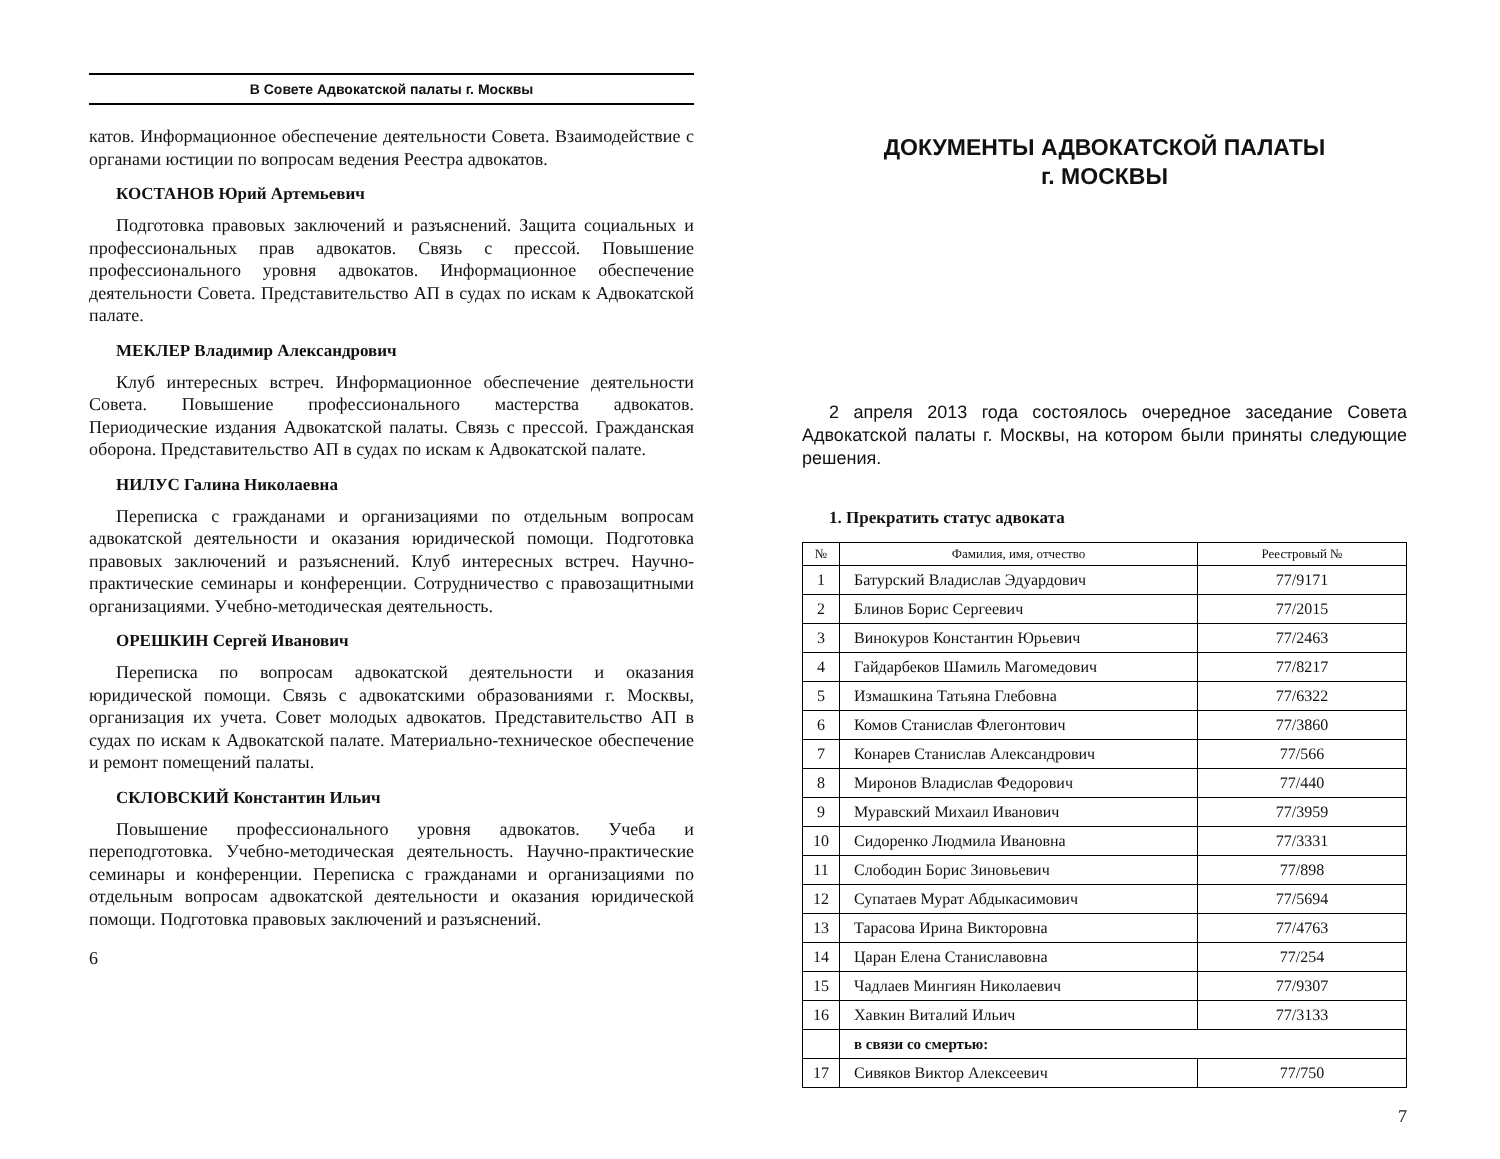В Совете Адвокатской палаты г. Москвы
катов. Информационное обеспечение деятельности Совета. Взаимодействие с органами юстиции по вопросам ведения Реестра адвокатов.
КОСТАНОВ Юрий Артемьевич
Подготовка правовых заключений и разъяснений. Защита социальных и профессиональных прав адвокатов. Связь с прессой. Повышение профессионального уровня адвокатов. Информационное обеспечение деятельности Совета. Представительство АП в судах по искам к Адвокатской палате.
МЕКЛЕР Владимир Александрович
Клуб интересных встреч. Информационное обеспечение деятельности Совета. Повышение профессионального мастерства адвокатов. Периодические издания Адвокатской палаты. Связь с прессой. Гражданская оборона. Представительство АП в судах по искам к Адвокатской палате.
НИЛУС Галина Николаевна
Переписка с гражданами и организациями по отдельным вопросам адвокатской деятельности и оказания юридической помощи. Подготовка правовых заключений и разъяснений. Клуб интересных встреч. Научно-практические семинары и конференции. Сотрудничество с правозащитными организациями. Учебно-методическая деятельность.
ОРЕШКИН Сергей Иванович
Переписка по вопросам адвокатской деятельности и оказания юридической помощи. Связь с адвокатскими образованиями г. Москвы, организация их учета. Совет молодых адвокатов. Представительство АП в судах по искам к Адвокатской палате. Материально-техническое обеспечение и ремонт помещений палаты.
СКЛОВСКИЙ Константин Ильич
Повышение профессионального уровня адвокатов. Учеба и переподготовка. Учебно-методическая деятельность. Научно-практические семинары и конференции. Переписка с гражданами и организациями по отдельным вопросам адвокатской деятельности и оказания юридической помощи. Подготовка правовых заключений и разъяснений.
6
ДОКУМЕНТЫ АДВОКАТСКОЙ ПАЛАТЫ
г. МОСКВЫ
2 апреля 2013 года состоялось очередное заседание Совета Адвокатской палаты г. Москвы, на котором были приняты следующие решения.
1. Прекратить статус адвоката
| № | Фамилия, имя, отчество | Реестровый № |
| --- | --- | --- |
| 1 | Батурский Владислав Эдуардович | 77/9171 |
| 2 | Блинов Борис Сергеевич | 77/2015 |
| 3 | Винокуров Константин Юрьевич | 77/2463 |
| 4 | Гайдарбеков Шамиль Магомедович | 77/8217 |
| 5 | Измашкина Татьяна Глебовна | 77/6322 |
| 6 | Комов Станислав Флегонтович | 77/3860 |
| 7 | Конарев Станислав Александрович | 77/566 |
| 8 | Миронов Владислав Федорович | 77/440 |
| 9 | Муравский Михаил Иванович | 77/3959 |
| 10 | Сидоренко Людмила Ивановна | 77/3331 |
| 11 | Слободин Борис Зиновьевич | 77/898 |
| 12 | Супатаев Мурат Абдыкасимович | 77/5694 |
| 13 | Тарасова Ирина Викторовна | 77/4763 |
| 14 | Царан Елена Станиславовна | 77/254 |
| 15 | Чадлаев Мингиян Николаевич | 77/9307 |
| 16 | Хавкин Виталий Ильич | 77/3133 |
| | в связи со смертью: | |
| 17 | Сивяков Виктор Алексеевич | 77/750 |
7